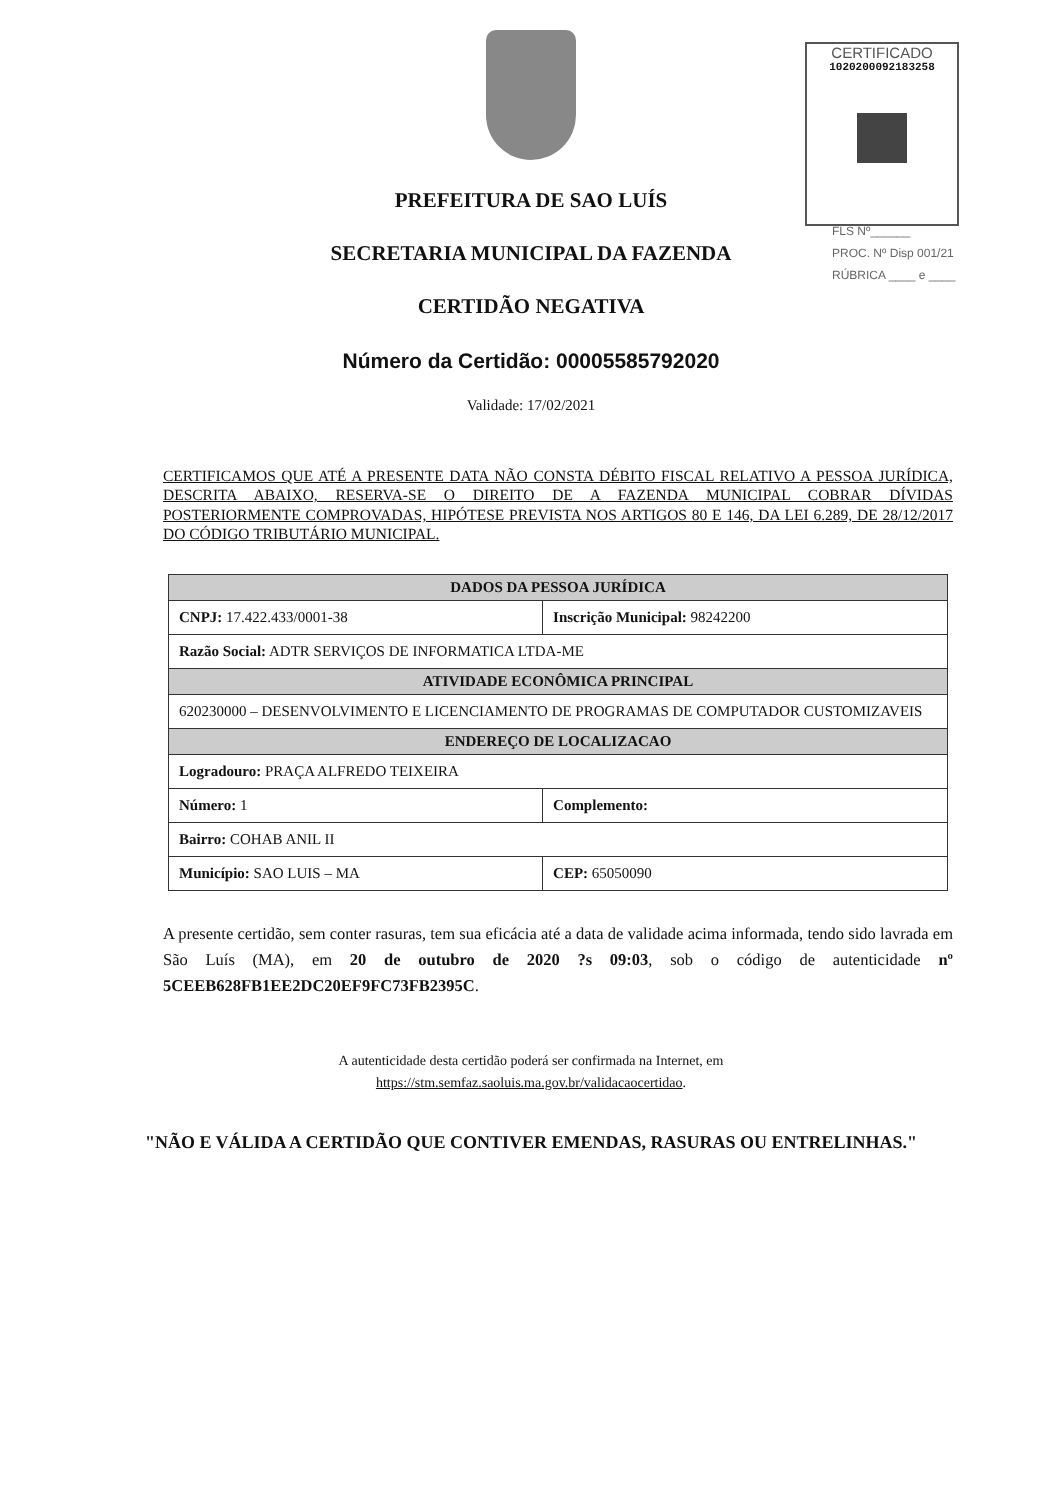CERTIFICADO
1020200092183258
FLS Nº______
PROC. Nº Disp 001/21
RÚBRICA ____ e ____
PREFEITURA DE SAO LUÍS
SECRETARIA MUNICIPAL DA FAZENDA
CERTIDÃO NEGATIVA
Número da Certidão: 00005585792020
Validade: 17/02/2021
CERTIFICAMOS QUE ATÉ A PRESENTE DATA NÃO CONSTA DÉBITO FISCAL RELATIVO A PESSOA JURÍDICA, DESCRITA ABAIXO, RESERVA-SE O DIREITO DE A FAZENDA MUNICIPAL COBRAR DÍVIDAS POSTERIORMENTE COMPROVADAS, HIPÓTESE PREVISTA NOS ARTIGOS 80 E 146, DA LEI 6.289, DE 28/12/2017 DO CÓDIGO TRIBUTÁRIO MUNICIPAL.
| DADOS DA PESSOA JURÍDICA | | |
| --- | --- | --- |
| CNPJ: 17.422.433/0001-38 | Inscrição Municipal: 98242200 | |
| Razão Social: ADTR SERVIÇOS DE INFORMATICA LTDA-ME | | |
| ATIVIDADE ECONÔMICA PRINCIPAL | | |
| 620230000 – DESENVOLVIMENTO E LICENCIAMENTO DE PROGRAMAS DE COMPUTADOR CUSTOMIZAVEIS | | |
| ENDEREÇO DE LOCALIZACAO | | |
| Logradouro: PRAÇA ALFREDO TEIXEIRA | | |
| Número: 1 | Complemento: | |
| Bairro: COHAB ANIL II | | |
| Município: SAO LUIS – MA | | CEP: 65050090 |
A presente certidão, sem conter rasuras, tem sua eficácia até a data de validade acima informada, tendo sido lavrada em São Luís (MA), em 20 de outubro de 2020 ?s 09:03, sob o código de autenticidade nº 5CEEB628FB1EE2DC20EF9FC73FB2395C.
A autenticidade desta certidão poderá ser confirmada na Internet, em
https://stm.semfaz.saoluis.ma.gov.br/validacaocertidao.
"NÃO E VÁLIDA A CERTIDÃO QUE CONTIVER EMENDAS, RASURAS OU ENTRELINHAS."